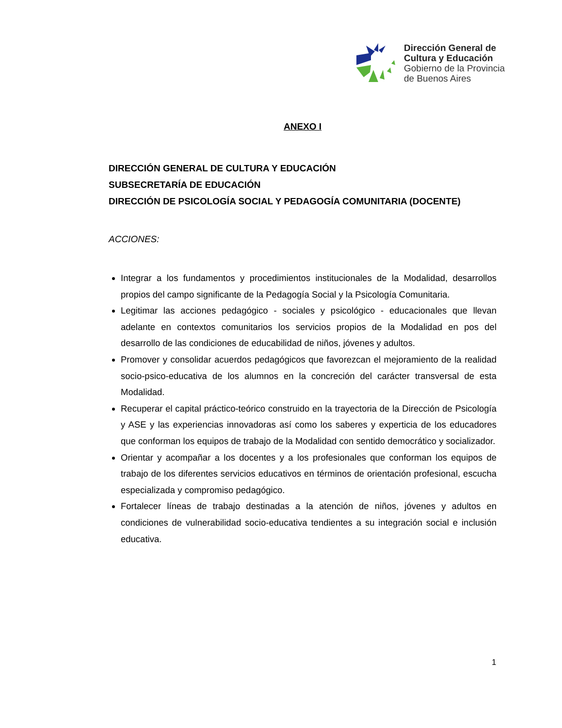Dirección General de
Cultura y Educación
Gobierno de la Provincia
de Buenos Aires
ANEXO I
DIRECCIÓN GENERAL DE CULTURA Y EDUCACIÓN
SUBSECRETARÍA DE EDUCACIÓN
DIRECCIÓN DE PSICOLOGÍA SOCIAL Y PEDAGOGÍA COMUNITARIA (DOCENTE)
ACCIONES:
Integrar a los fundamentos y procedimientos institucionales de la Modalidad, desarrollos propios del campo significante de la Pedagogía Social y la Psicología Comunitaria.
Legitimar las acciones pedagógico - sociales y psicológico - educacionales que llevan adelante en contextos comunitarios los servicios propios de la Modalidad en pos del desarrollo de las condiciones de educabilidad de niños, jóvenes y adultos.
Promover y consolidar acuerdos pedagógicos que favorezcan el mejoramiento de la realidad socio-psico-educativa de los alumnos en la concreción del carácter transversal de esta Modalidad.
Recuperar el capital práctico-teórico construido en la trayectoria de la Dirección de Psicología y ASE y las experiencias innovadoras así como los saberes y experticia de los educadores que conforman los equipos de trabajo de la Modalidad con sentido democrático y socializador.
Orientar y acompañar a los docentes y a los profesionales que conforman los equipos de trabajo de los diferentes servicios educativos en términos de orientación profesional, escucha especializada y compromiso pedagógico.
Fortalecer líneas de trabajo destinadas a la atención de niños, jóvenes y adultos en condiciones de vulnerabilidad socio-educativa tendientes a su integración social e inclusión educativa.
1